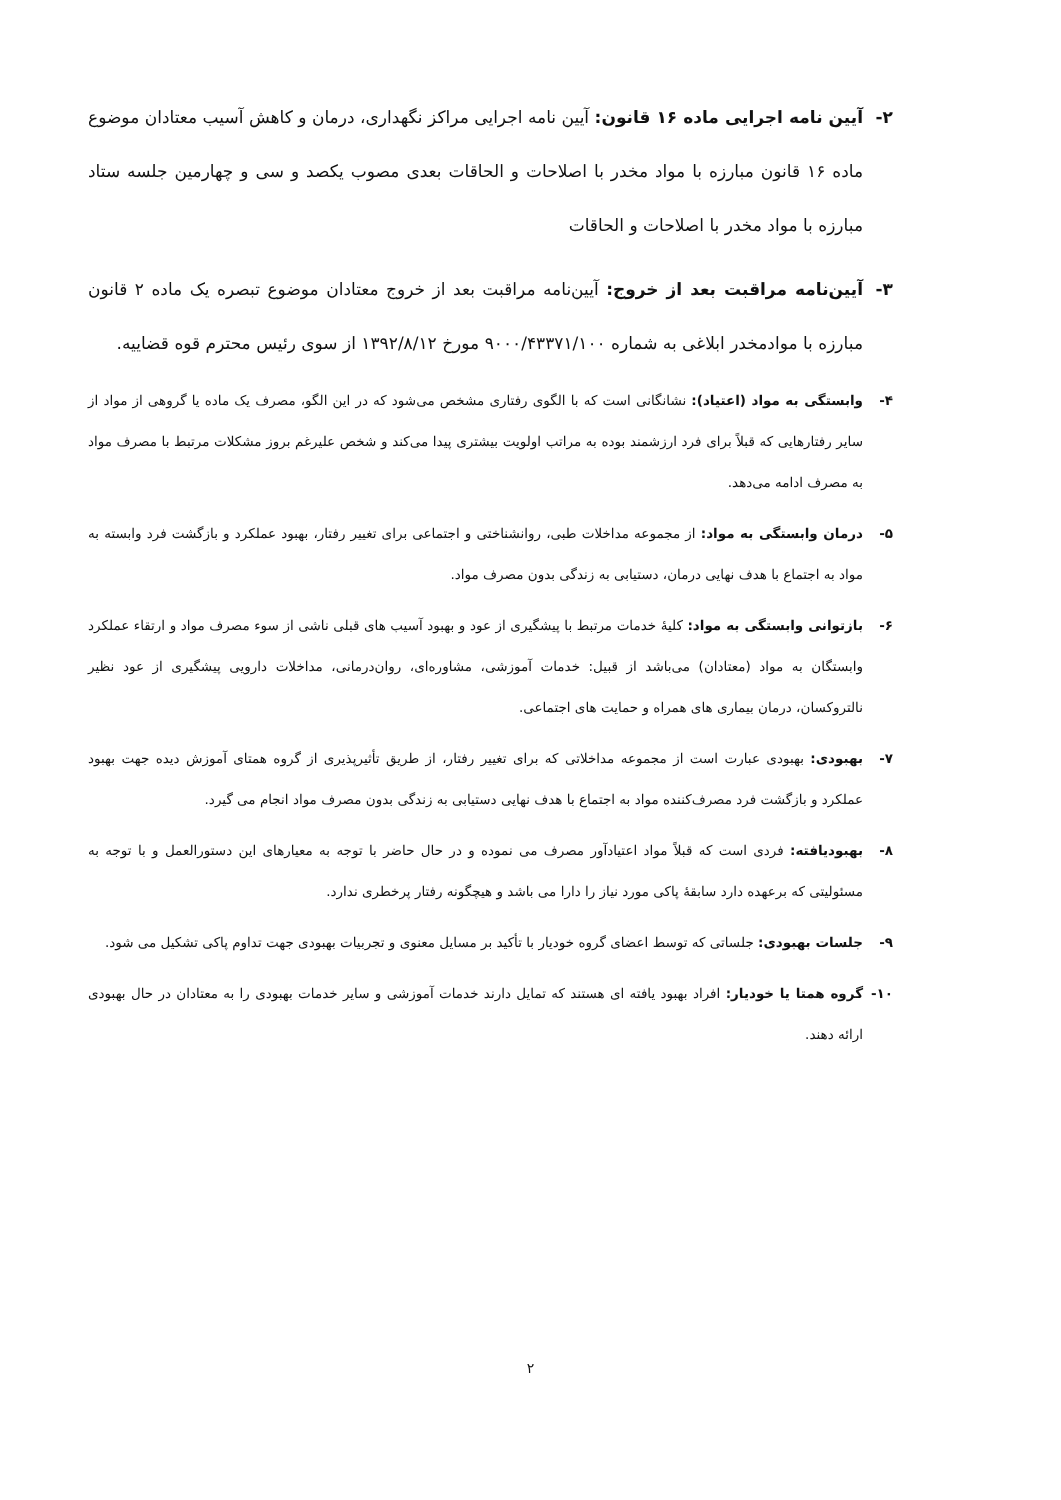۲- آیین نامه اجرایی ماده ۱۶ قانون: آیین نامه اجرایی مراکز نگهداری، درمان و کاهش آسیب معتادان موضوع ماده ۱۶ قانون مبارزه با مواد مخدر با اصلاحات و الحاقات بعدی مصوب یکصد و سی و چهارمین جلسه ستاد مبارزه با مواد مخدر با اصلاحات و الحاقات
۳- آیین‌نامه مراقبت بعد از خروج: آیین‌نامه مراقبت بعد از خروج معتادان موضوع تبصره یک ماده ۲ قانون مبارزه با موادمخدر ابلاغی به شماره ۹۰۰۰/۴۳۳۷۱/۱۰۰ مورخ ۱۳۹۲/۸/۱۲ از سوی رئیس محترم قوه قضاییه.
۴- وابستگی به مواد (اعتیاد): نشانگانی است که با الگوی رفتاری مشخص می‌شود که در این الگو، مصرف یک ماده یا گروهی از مواد از سایر رفتارهایی که قبلاً برای فرد ارزشمند بوده به مراتب اولویت بیشتری پیدا می‌کند و شخص علیرغم بروز مشکلات مرتبط با مصرف مواد به مصرف ادامه می‌دهد.
۵- درمان وابستگی به مواد: از مجموعه مداخلات طبی، روانشناختی و اجتماعی برای تغییر رفتار، بهبود عملکرد و بازگشت فرد وابسته به مواد به اجتماع با هدف نهایی درمان، دستیابی به زندگی بدون مصرف مواد.
۶- بازتوانی وابستگی به مواد: کلیهٔ خدمات مرتبط با پیشگیری از عود و بهبود آسیب های قبلی ناشی از سوء مصرف مواد و ارتقاء عملکرد وابستگان به مواد (معتادان) می‌باشد از قبیل: خدمات آموزشی، مشاوره‌ای، روان‌درمانی، مداخلات دارویی پیشگیری از عود نظیر نالتروکسان، درمان بیماری های همراه و حمایت های اجتماعی.
۷- بهبودی: بهبودی عبارت است از مجموعه مداخلاتی که برای تغییر رفتار، از طریق تأثیرپذیری از گروه همتای آموزش دیده جهت بهبود عملکرد و بازگشت فرد مصرف‌کننده مواد به اجتماع با هدف نهایی دستیابی به زندگی بدون مصرف مواد انجام می گیرد.
۸- بهبودیافته: فردی است که قبلاً مواد اعتیادآور مصرف می نموده و در حال حاضر با توجه به معیارهای این دستورالعمل و با توجه به مسئولیتی که برعهده دارد سابقهٔ پاکی مورد نیاز را دارا می باشد و هیچگونه رفتار پرخطری ندارد.
۹- جلسات بهبودی: جلساتی که توسط اعضای گروه خودیار با تأکید بر مسایل معنوی و تجربیات بهبودی جهت تداوم پاکی تشکیل می شود.
۱۰- گروه همتا یا خودیار: افراد بهبود یافته ای هستند که تمایل دارند خدمات آموزشی و سایر خدمات بهبودی را به معتادان در حال بهبودی ارائه دهند.
۲